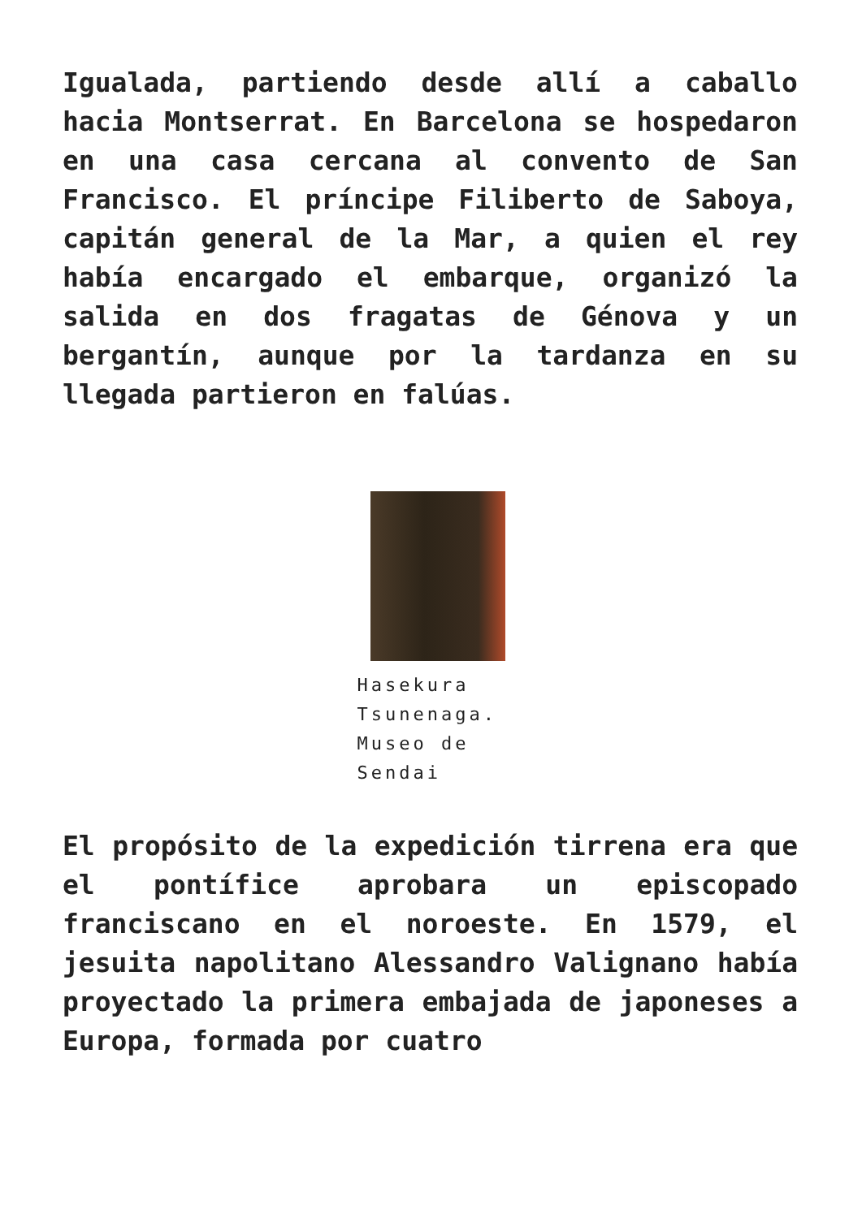Igualada, partiendo desde allí a caballo hacia Montserrat. En Barcelona se hospedaron en una casa cercana al convento de San Francisco. El príncipe Filiberto de Saboya, capitán general de la Mar, a quien el rey había encargado el embarque, organizó la salida en dos fragatas de Génova y un bergantín, aunque por la tardanza en su llegada partieron en falúas.
Hasekura Tsunenaga. Museo de Sendai
El propósito de la expedición tirrena era que el pontífice aprobara un episcopado franciscano en el noroeste. En 1579, el jesuita napolitano Alessandro Valignano había proyectado la primera embajada de japoneses a Europa, formada por cuatro